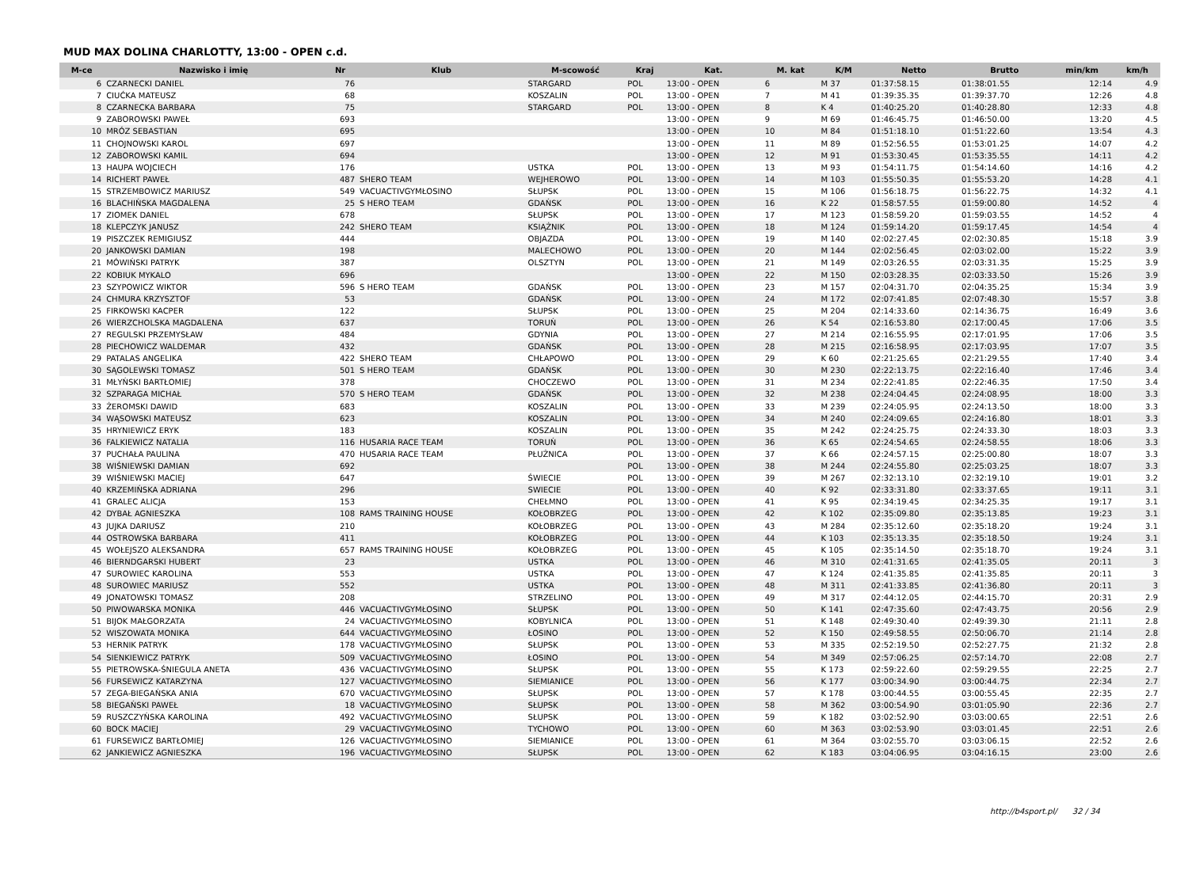MUD MAX DOLINA CHARLOTTY, 13:00 - OPEN c.d.
| M-ce | Nazwisko i imię | Nr | Klub | M-scowość | Kraj | Kat. | M. kat | K/M | Netto | Brutto | min/km | km/h |
| --- | --- | --- | --- | --- | --- | --- | --- | --- | --- | --- | --- | --- |
| 6 | CZARNECKI DANIEL | 76 | | STARGARD | POL | 13:00 - OPEN | 6 | M 37 | 01:37:58.15 | 01:38:01.55 | 12:14 | 4.9 |
| 7 | CIUĆKA MATEUSZ | 68 | | KOSZALIN | POL | 13:00 - OPEN | 7 | M 41 | 01:39:35.35 | 01:39:37.70 | 12:26 | 4.8 |
| 8 | CZARNECKA BARBARA | 75 | | STARGARD | POL | 13:00 - OPEN | 8 | K 4 | 01:40:25.20 | 01:40:28.80 | 12:33 | 4.8 |
| 9 | ZABOROWSKI PAWEŁ | 693 | | | | 13:00 - OPEN | 9 | M 69 | 01:46:45.75 | 01:46:50.00 | 13:20 | 4.5 |
| 10 | MRÓZ SEBASTIAN | 695 | | | | 13:00 - OPEN | 10 | M 84 | 01:51:18.10 | 01:51:22.60 | 13:54 | 4.3 |
| 11 | CHOJNOWSKI KAROL | 697 | | | | 13:00 - OPEN | 11 | M 89 | 01:52:56.55 | 01:53:01.25 | 14:07 | 4.2 |
| 12 | ZABOROWSKI KAMIL | 694 | | | | 13:00 - OPEN | 12 | M 91 | 01:53:30.45 | 01:53:35.55 | 14:11 | 4.2 |
| 13 | HAUPA WOJCIECH | 176 | | USTKA | POL | 13:00 - OPEN | 13 | M 93 | 01:54:11.75 | 01:54:14.60 | 14:16 | 4.2 |
| 14 | RICHERT PAWEŁ | 487 | SHERO TEAM | WEJHEROWO | POL | 13:00 - OPEN | 14 | M 103 | 01:55:50.35 | 01:55:53.20 | 14:28 | 4.1 |
| 15 | STRZEMBOWICZ MARIUSZ | 549 | VACUACTIVGYMŁOSINO | SŁUPSK | POL | 13:00 - OPEN | 15 | M 106 | 01:56:18.75 | 01:56:22.75 | 14:32 | 4.1 |
| 16 | BLACHIŃSKA MAGDALENA | 25 | S HERO TEAM | GDAŃSK | POL | 13:00 - OPEN | 16 | K 22 | 01:58:57.55 | 01:59:00.80 | 14:52 | 4 |
| 17 | ZIOMEK DANIEL | 678 | | SŁUPSK | POL | 13:00 - OPEN | 17 | M 123 | 01:58:59.20 | 01:59:03.55 | 14:52 | 4 |
| 18 | KLEPCZYK JANUSZ | 242 | SHERO TEAM | KSIĄŻNIK | POL | 13:00 - OPEN | 18 | M 124 | 01:59:14.20 | 01:59:17.45 | 14:54 | 4 |
| 19 | PISZCZEK REMIGIUSZ | 444 | | OBJAZDA | POL | 13:00 - OPEN | 19 | M 140 | 02:02:27.45 | 02:02:30.85 | 15:18 | 3.9 |
| 20 | JANKOWSKI DAMIAN | 198 | | MALECHOWO | POL | 13:00 - OPEN | 20 | M 144 | 02:02:56.45 | 02:03:02.00 | 15:22 | 3.9 |
| 21 | MÓWIŃSKI PATRYK | 387 | | OLSZTYN | POL | 13:00 - OPEN | 21 | M 149 | 02:03:26.55 | 02:03:31.35 | 15:25 | 3.9 |
| 22 | KOBIUK MYKALO | 696 | | | | 13:00 - OPEN | 22 | M 150 | 02:03:28.35 | 02:03:33.50 | 15:26 | 3.9 |
| 23 | SZYPOWICZ WIKTOR | 596 | S HERO TEAM | GDAŃSK | POL | 13:00 - OPEN | 23 | M 157 | 02:04:31.70 | 02:04:35.25 | 15:34 | 3.9 |
| 24 | CHMURA KRZYSZTOF | 53 | | GDAŃSK | POL | 13:00 - OPEN | 24 | M 172 | 02:07:41.85 | 02:07:48.30 | 15:57 | 3.8 |
| 25 | FIRKOWSKI KACPER | 122 | | SŁUPSK | POL | 13:00 - OPEN | 25 | M 204 | 02:14:33.60 | 02:14:36.75 | 16:49 | 3.6 |
| 26 | WIERZCHOLSKA MAGDALENA | 637 | | TORUŃ | POL | 13:00 - OPEN | 26 | K 54 | 02:16:53.80 | 02:17:00.45 | 17:06 | 3.5 |
| 27 | REGULSKI PRZEMYSŁAW | 484 | | GDYNIA | POL | 13:00 - OPEN | 27 | M 214 | 02:16:55.95 | 02:17:01.95 | 17:06 | 3.5 |
| 28 | PIECHOWICZ WALDEMAR | 432 | | GDAŃSK | POL | 13:00 - OPEN | 28 | M 215 | 02:16:58.95 | 02:17:03.95 | 17:07 | 3.5 |
| 29 | PATALAS ANGELIKA | 422 | SHERO TEAM | CHŁAPOWO | POL | 13:00 - OPEN | 29 | K 60 | 02:21:25.65 | 02:21:29.55 | 17:40 | 3.4 |
| 30 | SĄGOLEWSKI TOMASZ | 501 | S HERO TEAM | GDAŃSK | POL | 13:00 - OPEN | 30 | M 230 | 02:22:13.75 | 02:22:16.40 | 17:46 | 3.4 |
| 31 | MŁYŃSKI BARTŁOMIEJ | 378 | | CHOCZEWO | POL | 13:00 - OPEN | 31 | M 234 | 02:22:41.85 | 02:22:46.35 | 17:50 | 3.4 |
| 32 | SZPARAGA MICHAŁ | 570 | S HERO TEAM | GDAŃSK | POL | 13:00 - OPEN | 32 | M 238 | 02:24:04.45 | 02:24:08.95 | 18:00 | 3.3 |
| 33 | ŻEROMSKI DAWID | 683 | | KOSZALIN | POL | 13:00 - OPEN | 33 | M 239 | 02:24:05.95 | 02:24:13.50 | 18:00 | 3.3 |
| 34 | WĄSOWSKI MATEUSZ | 623 | | KOSZALIN | POL | 13:00 - OPEN | 34 | M 240 | 02:24:09.65 | 02:24:16.80 | 18:01 | 3.3 |
| 35 | HRYNIEWICZ ERYK | 183 | | KOSZALIN | POL | 13:00 - OPEN | 35 | M 242 | 02:24:25.75 | 02:24:33.30 | 18:03 | 3.3 |
| 36 | FALKIEWICZ NATALIA | 116 | HUSARIA RACE TEAM | TORUŃ | POL | 13:00 - OPEN | 36 | K 65 | 02:24:54.65 | 02:24:58.55 | 18:06 | 3.3 |
| 37 | PUCHAŁA PAULINA | 470 | HUSARIA RACE TEAM | PŁUŻNICA | POL | 13:00 - OPEN | 37 | K 66 | 02:24:57.15 | 02:25:00.80 | 18:07 | 3.3 |
| 38 | WIŚNIEWSKI DAMIAN | 692 | | | POL | 13:00 - OPEN | 38 | M 244 | 02:24:55.80 | 02:25:03.25 | 18:07 | 3.3 |
| 39 | WIŚNIEWSKI MACIEJ | 647 | | ŚWIECIE | POL | 13:00 - OPEN | 39 | M 267 | 02:32:13.10 | 02:32:19.10 | 19:01 | 3.2 |
| 40 | KRZEMIŃSKA ADRIANA | 296 | | SWIECIE | POL | 13:00 - OPEN | 40 | K 92 | 02:33:31.80 | 02:33:37.65 | 19:11 | 3.1 |
| 41 | GRALEC ALICJA | 153 | | CHEŁMNO | POL | 13:00 - OPEN | 41 | K 95 | 02:34:19.45 | 02:34:25.35 | 19:17 | 3.1 |
| 42 | DYBAŁ AGNIESZKA | 108 | RAMS TRAINING HOUSE | KOŁOBRZEG | POL | 13:00 - OPEN | 42 | K 102 | 02:35:09.80 | 02:35:13.85 | 19:23 | 3.1 |
| 43 | JUJKA DARIUSZ | 210 | | KOŁOBRZEG | POL | 13:00 - OPEN | 43 | M 284 | 02:35:12.60 | 02:35:18.20 | 19:24 | 3.1 |
| 44 | OSTROWSKA BARBARA | 411 | | KOŁOBRZEG | POL | 13:00 - OPEN | 44 | K 103 | 02:35:13.35 | 02:35:18.50 | 19:24 | 3.1 |
| 45 | WOŁEJSZO ALEKSANDRA | 657 | RAMS TRAINING HOUSE | KOŁOBRZEG | POL | 13:00 - OPEN | 45 | K 105 | 02:35:14.50 | 02:35:18.70 | 19:24 | 3.1 |
| 46 | BIERNDGARSKI HUBERT | 23 | | USTKA | POL | 13:00 - OPEN | 46 | M 310 | 02:41:31.65 | 02:41:35.05 | 20:11 | 3 |
| 47 | SUROWIEC KAROLINA | 553 | | USTKA | POL | 13:00 - OPEN | 47 | K 124 | 02:41:35.85 | 02:41:35.85 | 20:11 | 3 |
| 48 | SUROWIEC MARIUSZ | 552 | | USTKA | POL | 13:00 - OPEN | 48 | M 311 | 02:41:33.85 | 02:41:36.80 | 20:11 | 3 |
| 49 | JONATOWSKI TOMASZ | 208 | | STRZELINO | POL | 13:00 - OPEN | 49 | M 317 | 02:44:12.05 | 02:44:15.70 | 20:31 | 2.9 |
| 50 | PIWOWARSKA MONIKA | 446 | VACUACTIVGYMŁOSINO | SŁUPSK | POL | 13:00 - OPEN | 50 | K 141 | 02:47:35.60 | 02:47:43.75 | 20:56 | 2.9 |
| 51 | BIJOK MAŁGORZATA | 24 | VACUACTIVGYMŁOSINO | KOBYLNICA | POL | 13:00 - OPEN | 51 | K 148 | 02:49:30.40 | 02:49:39.30 | 21:11 | 2.8 |
| 52 | WISZOWATA MONIKA | 644 | VACUACTIVGYMŁOSINO | ŁOSINO | POL | 13:00 - OPEN | 52 | K 150 | 02:49:58.55 | 02:50:06.70 | 21:14 | 2.8 |
| 53 | HERNIK PATRYK | 178 | VACUACTIVGYMŁOSINO | SŁUPSK | POL | 13:00 - OPEN | 53 | M 335 | 02:52:19.50 | 02:52:27.75 | 21:32 | 2.8 |
| 54 | SIENKIEWICZ PATRYK | 509 | VACUACTIVGYMŁOSINO | ŁOSINO | POL | 13:00 - OPEN | 54 | M 349 | 02:57:06.25 | 02:57:14.70 | 22:08 | 2.7 |
| 55 | PIETROWSKA-ŚNIEGULA ANETA | 436 | VACUACTIVGYMŁOSINO | SŁUPSK | POL | 13:00 - OPEN | 55 | K 173 | 02:59:22.60 | 02:59:29.55 | 22:25 | 2.7 |
| 56 | FURSEWICZ KATARZYNA | 127 | VACUACTIVGYMŁOSINO | SIEMIANICE | POL | 13:00 - OPEN | 56 | K 177 | 03:00:34.90 | 03:00:44.75 | 22:34 | 2.7 |
| 57 | ZEGA-BIEGAŃSKA ANIA | 670 | VACUACTIVGYMŁOSINO | SŁUPSK | POL | 13:00 - OPEN | 57 | K 178 | 03:00:44.55 | 03:00:55.45 | 22:35 | 2.7 |
| 58 | BIEGAŃSKI PAWEŁ | 18 | VACUACTIVGYMŁOSINO | SŁUPSK | POL | 13:00 - OPEN | 58 | M 362 | 03:00:54.90 | 03:01:05.90 | 22:36 | 2.7 |
| 59 | RUSZCZYŃSKA KAROLINA | 492 | VACUACTIVGYMŁOSINO | SŁUPSK | POL | 13:00 - OPEN | 59 | K 182 | 03:02:52.90 | 03:03:00.65 | 22:51 | 2.6 |
| 60 | BOCK MACIEJ | 29 | VACUACTIVGYMŁOSINO | TYCHOWO | POL | 13:00 - OPEN | 60 | M 363 | 03:02:53.90 | 03:03:01.45 | 22:51 | 2.6 |
| 61 | FURSEWICZ BARTŁOMIEJ | 126 | VACUACTIVGYMŁOSINO | SIEMIANICE | POL | 13:00 - OPEN | 61 | M 364 | 03:02:55.70 | 03:03:06.15 | 22:52 | 2.6 |
| 62 | JANKIEWICZ AGNIESZKA | 196 | VACUACTIVGYMŁOSINO | SŁUPSK | POL | 13:00 - OPEN | 62 | K 183 | 03:04:06.95 | 03:04:16.15 | 23:00 | 2.6 |
http://b4sport.pl/ 32 / 34